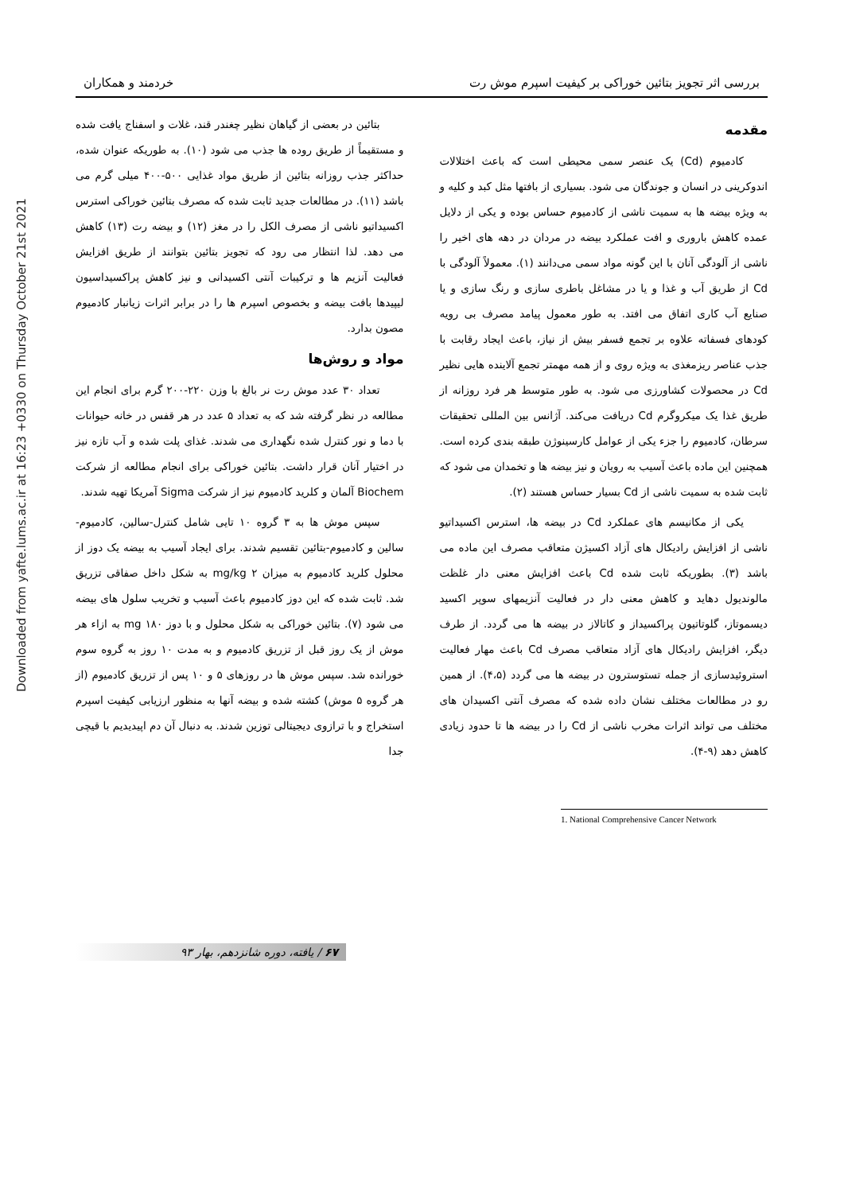Downloaded from yafte.lums.ac.ir at 16:23 +0330 on Thursday October 21st 2021
بررسی اثر تجویز بتائین خوراکی بر کیفیت اسپرم موش رت خردمند و همکاران
مقدمه
کادمیوم (Cd) یک عنصر سمی محیطی است که باعث اختلالات اندوکرینی در انسان و جوندگان می شود. بسیاری از بافتها مثل کبد و کلیه و به ویژه بیضه ها به سمیت ناشی از کادمیوم حساس بوده و یکی از دلایل عمده کاهش باروری و افت عملکرد بیضه در مردان در دهه های اخیر را ناشی از آلودگی آنان با این گونه مواد سمی می‌دانند (۱). معمولاً آلودگی با Cd از طریق آب و غذا و یا در مشاغل باطری سازی و رنگ سازی و یا صنایع آب کاری اتفاق می افتد. به طور معمول پیامد مصرف بی رویه کودهای فسفاته علاوه بر تجمع فسفر بیش از نیاز، باعث ایجاد رقابت با جذب عناصر ریزمغذی به ویژه روی و از همه مهمتر تجمع آلاینده هایی نظیر Cd در محصولات کشاورزی می شود. به طور متوسط هر فرد روزانه از طریق غذا یک میکروگرم Cd دریافت می‌کند. آژانس بین المللی تحقیقات سرطان، کادمیوم را جزء یکی از عوامل کارسینوژن طبقه بندی کرده است. همچنین این ماده باعث آسیب به رویان و نیز بیضه ها و تخمدان می شود که ثابت شده به سمیت ناشی از Cd بسیار حساس هستند (۲).
یکی از مکانیسم های عملکرد Cd در بیضه ها، استرس اکسیداتیو ناشی از افزایش رادیکال های آزاد اکسیژن متعاقب مصرف این ماده می باشد (۳). بطوریکه ثابت شده Cd باعث افزایش معنی دار غلظت مالوندیول دهاید و کاهش معنی دار در فعالیت آنزیمهای سوپر اکسید دیسموتاز، گلوتاتیون پراکسیداز و کاتالاز در بیضه ها می گردد. از طرف دیگر، افزایش رادیکال های آزاد متعاقب مصرف Cd باعث مهار فعالیت استروئیدسازی از جمله تستوسترون در بیضه ها می گردد (۴،۵). از همین رو در مطالعات مختلف نشان داده شده که مصرف آنتی اکسیدان های مختلف می تواند اثرات مخرب ناشی از Cd را در بیضه ها تا حدود زیادی کاهش دهد (۹-۴).
بتائین در بعضی از گیاهان نظیر چغندر قند، غلات و اسفناج یافت شده و مستقیماً از طریق روده ها جذب می شود (۱۰). به طوریکه عنوان شده، حداکثر جذب روزانه بتائین از طریق مواد غذایی ۵۰۰-۴۰۰ میلی گرم می باشد (۱۱). در مطالعات جدید ثابت شده که مصرف بتائین خوراکی استرس اکسیداتیو ناشی از مصرف الکل را در مغز (۱۲) و بیضه رت (۱۳) کاهش می دهد. لذا انتظار می رود که تجویز بتائین بتوانند از طریق افزایش فعالیت آنزیم ها و ترکیبات آنتی اکسیدانی و نیز کاهش پراکسیداسیون لیپیدها بافت بیضه و بخصوص اسپرم ها را در برابر اثرات زیانبار کادمیوم مصون بدارد.
مواد و روش‌ها
تعداد ۳۰ عدد موش رت نر بالغ با وزن ۲۲۰-۲۰۰ گرم برای انجام این مطالعه در نظر گرفته شد که به تعداد ۵ عدد در هر قفس در خانه حیوانات با دما و نور کنترل شده نگهداری می شدند. غذای پلت شده و آب تازه نیز در اختیار آنان قرار داشت. بتائین خوراکی برای انجام مطالعه از شرکت Biochem آلمان و کلرید کادمیوم نیز از شرکت Sigma آمریکا تهیه شدند.
سپس موش ها به ۳ گروه ۱۰ تایی شامل کنترل-سالین، کادمیوم-سالین و کادمیوم-بتائین تقسیم شدند. برای ایجاد آسیب به بیضه یک دوز از محلول کلرید کادمیوم به میزان mg/kg ۲ به شکل داخل صفاقی تزریق شد. ثابت شده که این دوز کادمیوم باعث آسیب و تخریب سلول های بیضه می شود (۷). بتائین خوراکی به شکل محلول و با دوز mg ۱۸۰ به ازاء هر موش از یک روز قبل از تزریق کادمیوم و به مدت ۱۰ روز به گروه سوم خورانده شد. سپس موش ها در روزهای ۵ و ۱۰ پس از تزریق کادمیوم (از هر گروه ۵ موش) کشته شده و بیضه آنها به منظور ارزیابی کیفیت اسپرم استخراج و با ترازوی دیجیتالی توزین شدند. به دنبال آن دم اپیدیدیم با قیچی جدا
1. National Comprehensive Cancer Network
۶۷ / یافته، دوره شانزدهم، بهار ۹۳